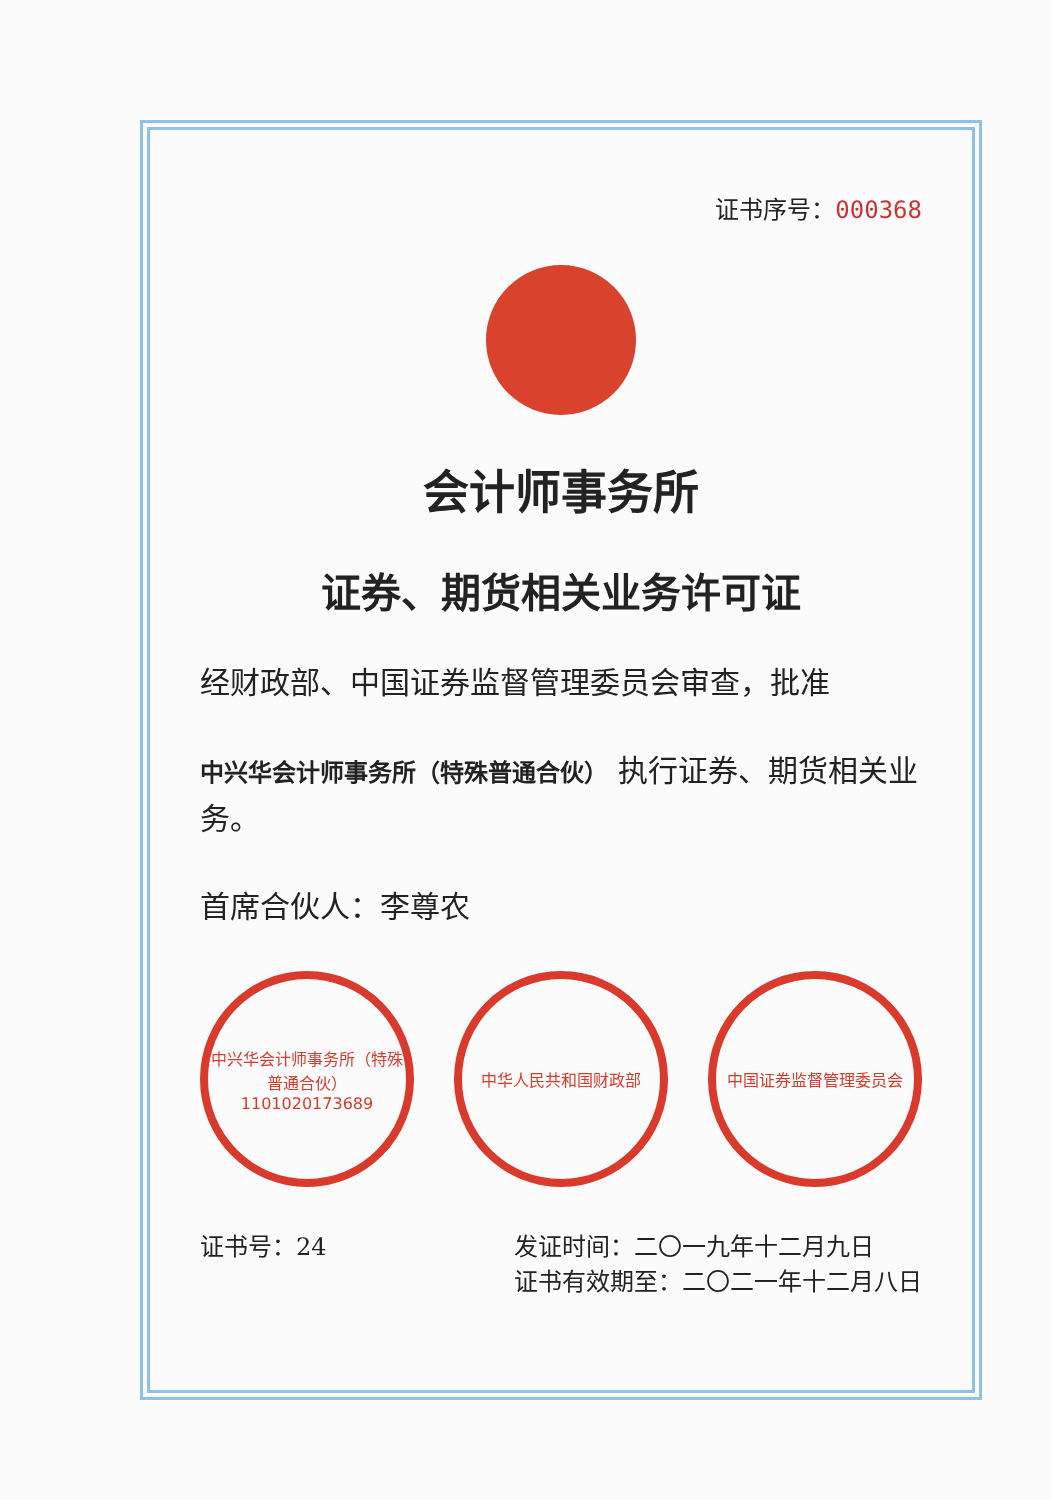证书序号：000368
会计师事务所
证券、期货相关业务许可证
经财政部、中国证券监督管理委员会审查，批准
中兴华会计师事务所（特殊普通合伙） 执行证券、期货相关业务。
首席合伙人：李尊农
中兴华会计师事务所（特殊普通合伙）
1101020173689
中华人民共和国财政部 中国证券监督管理委员会
证书号：24 发证时间：二〇一九年十二月九日
证书有效期至：二〇二一年十二月八日